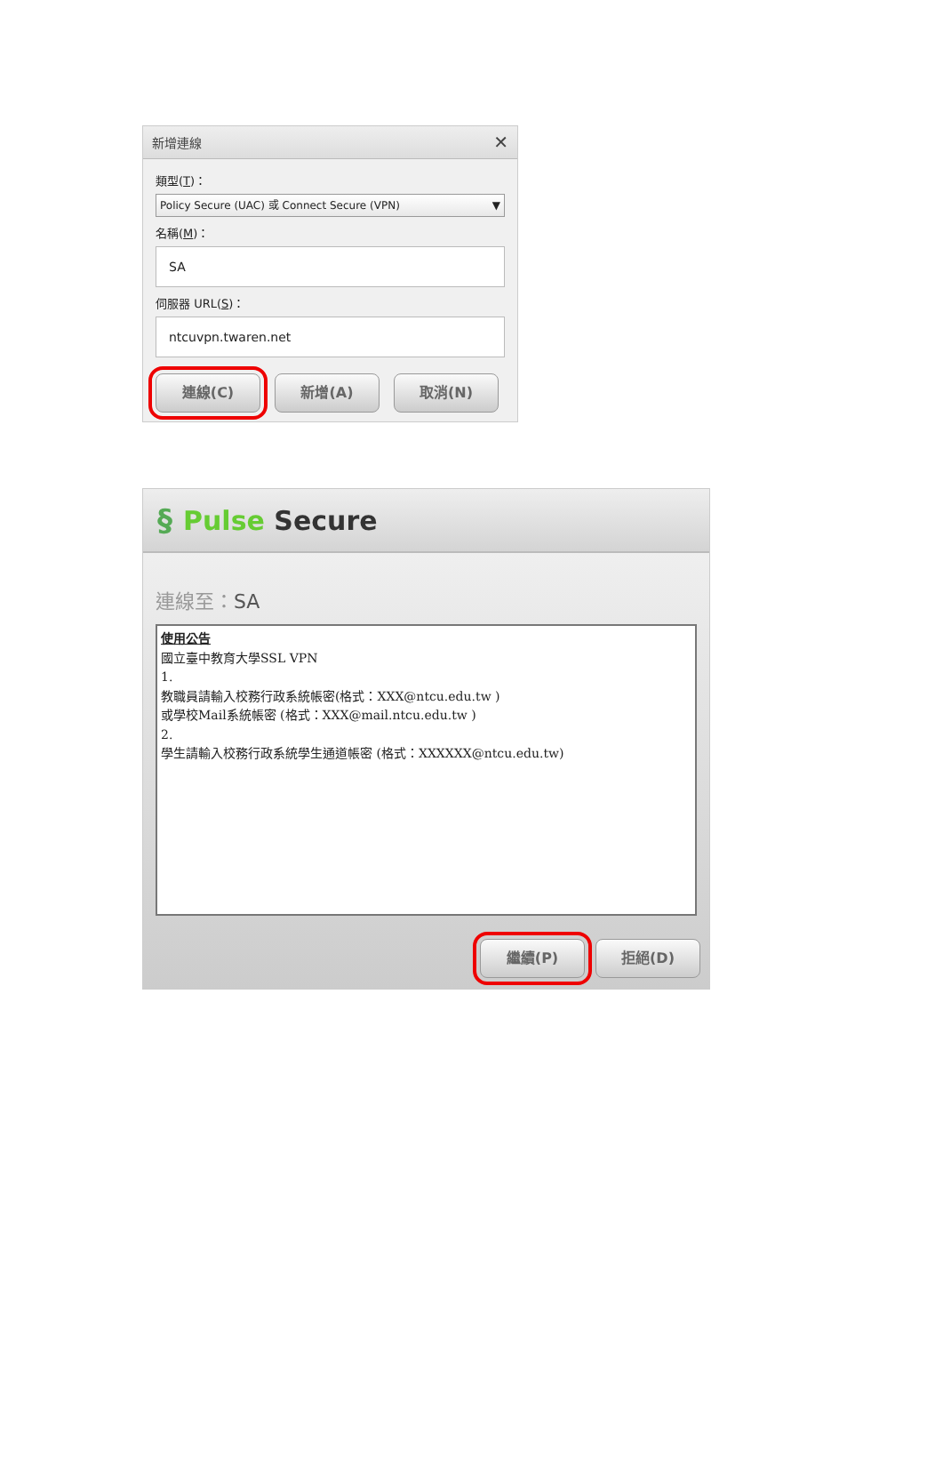新增連線 ✕
類型(T)：
Policy Secure (UAC) 或 Connect Secure (VPN) ▼
名稱(M)：
SA
伺服器 URL(S)：
ntcuvpn.twaren.net
連線(C) 新增(A) 取消(N)
§ Pulse Secure
連線至：SA
使用公告
國立臺中教育大學SSL VPN
1.
教職員請輸入校務行政系統帳密(格式：XXX@ntcu.edu.tw )
或學校Mail系統帳密 (格式：XXX@mail.ntcu.edu.tw )
2.
學生請輸入校務行政系統學生通道帳密 (格式：XXXXXX@ntcu.edu.tw)
繼續(P) 拒絕(D)